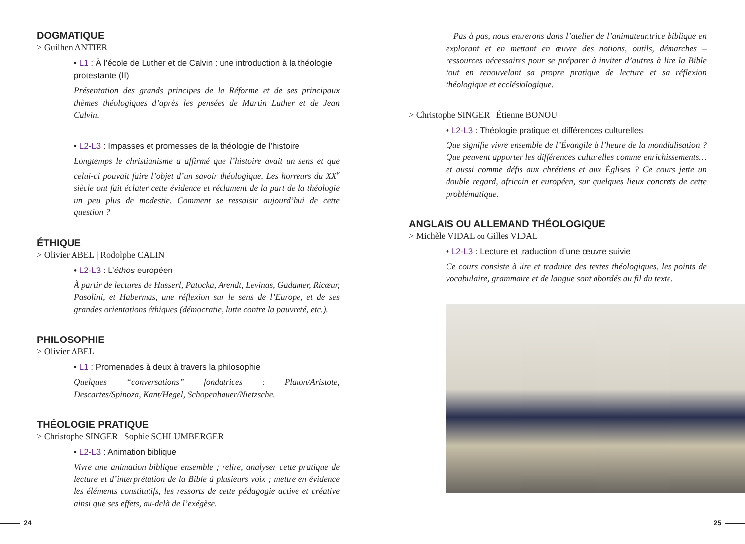DOGMATIQUE
> Guilhen ANTIER
• L1 : À l’école de Luther et de Calvin : une introduction à la théologie protestante (II)
Présentation des grands principes de la Réforme et de ses principaux thèmes théologiques d’après les pensées de Martin Luther et de Jean Calvin.
• L2-L3 : Impasses et promesses de la théologie de l’histoire
Longtemps le christianisme a affirmé que l’histoire avait un sens et que celui-ci pouvait faire l’objet d’un savoir théologique. Les horreurs du XX<sup>e</sup> siècle ont fait éclater cette évidence et réclament de la part de la théologie un peu plus de modestie. Comment se ressaisir aujourd’hui de cette question ?
ÉTHIQUE
> Olivier ABEL | Rodolphe CALIN
• L2-L3 : L’éthos européen
À partir de lectures de Husserl, Patocka, Arendt, Levinas, Gadamer, Ricœur, Pasolini, et Habermas, une réflexion sur le sens de l’Europe, et de ses grandes orientations éthiques (démocratie, lutte contre la pauvreté, etc.).
PHILOSOPHIE
> Olivier ABEL
• L1 : Promenades à deux à travers la philosophie
Quelques “conversations” fondatrices : Platon/Aristote, Descartes/Spinoza, Kant/Hegel, Schopenhauer/Nietzsche.
THÉOLOGIE PRATIQUE
> Christophe SINGER | Sophie SCHLUMBERGER
• L2-L3 : Animation biblique
Vivre une animation biblique ensemble ; relire, analyser cette pratique de lecture et d’interprétation de la Bible à plusieurs voix ; mettre en évidence les éléments constitutifs, les ressorts de cette pédagogie active et créative ainsi que ses effets, au-delà de l’exégèse.
Pas à pas, nous entrerons dans l’atelier de l’animateur.trice biblique en explorant et en mettant en œuvre des notions, outils, démarches – ressources nécessaires pour se préparer à inviter d’autres à lire la Bible tout en renouvelant sa propre pratique de lecture et sa réflexion théologique et ecclésiologique.
> Christophe SINGER | Étienne BONOU
• L2-L3 : Théologie pratique et différences culturelles
Que signifie vivre ensemble de l’Évangile à l’heure de la mondialisation ? Que peuvent apporter les différences culturelles comme enrichissements… et aussi comme défis aux chrétiens et aux Églises ? Ce cours jette un double regard, africain et européen, sur quelques lieux concrets de cette problématique.
ANGLAIS OU ALLEMAND THÉOLOGIQUE
> Michèle VIDAL ou Gilles VIDAL
• L2-L3 : Lecture et traduction d’une œuvre suivie
Ce cours consiste à lire et traduire des textes théologiques, les points de vocabulaire, grammaire et de langue sont abordés au fil du texte.
24 25